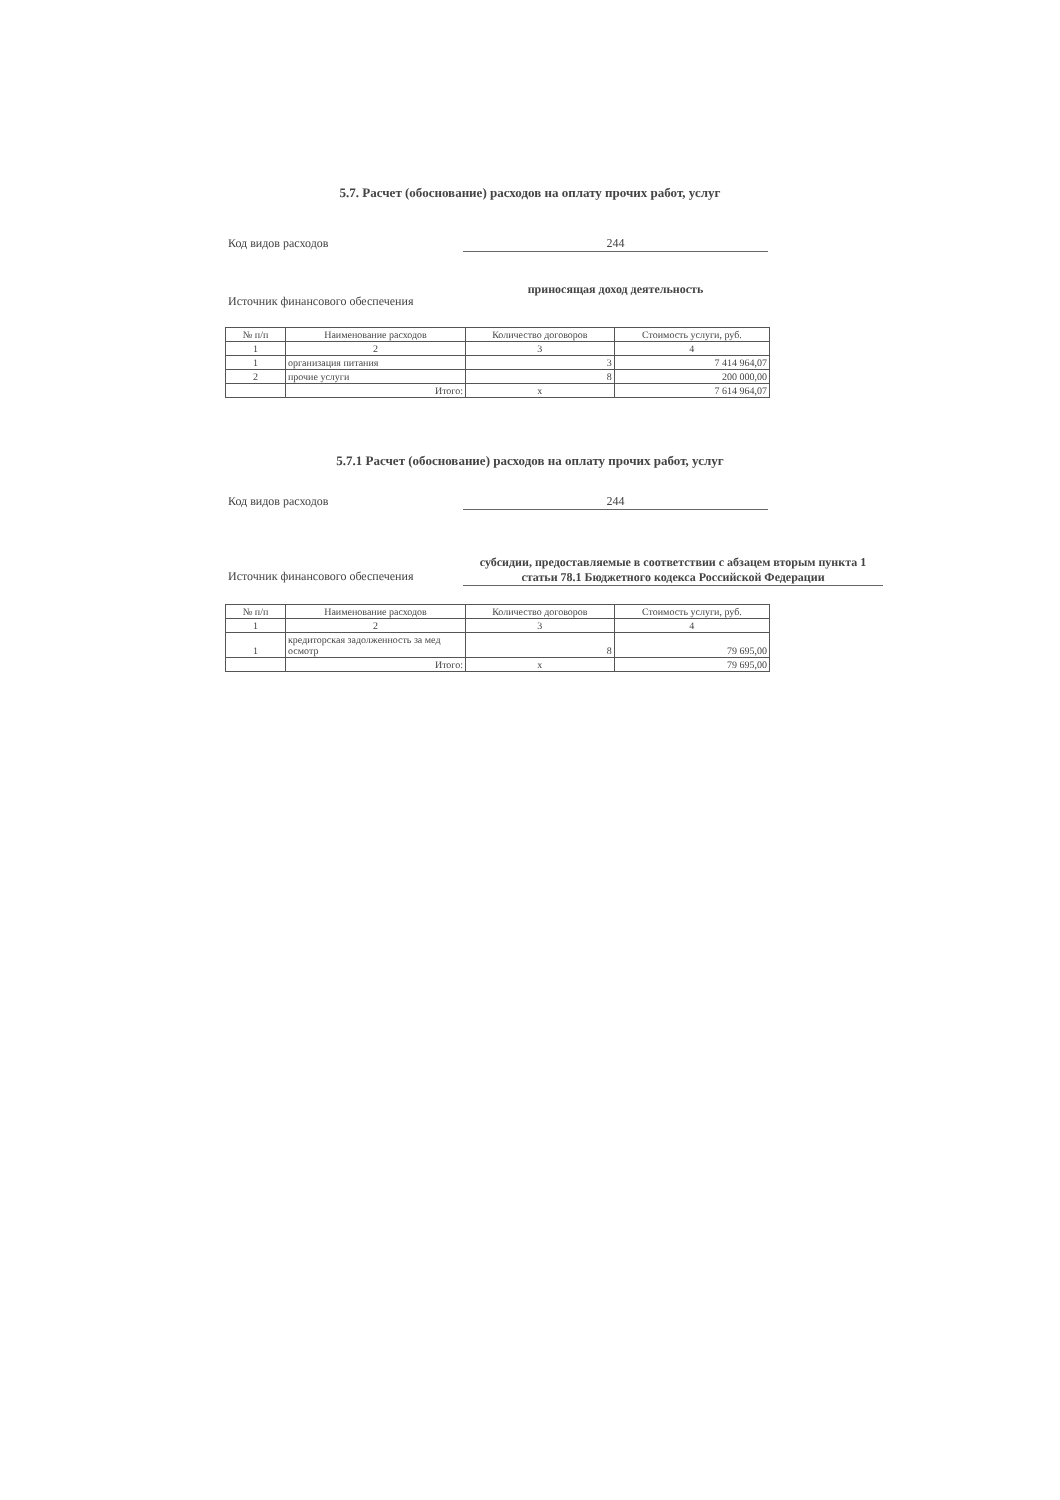5.7. Расчет (обоснование) расходов на оплату прочих работ, услуг
Код видов расходов 244
Источник финансового обеспечения
приносящая доход деятельность
| № п/п | Наименование расходов | Количество договоров | Стоимость услуги, руб. |
| --- | --- | --- | --- |
| 1 | 2 | 3 | 4 |
| 1 | организация питания | 3 | 7 414 964,07 |
| 2 | прочие услуги | 8 | 200 000,00 |
| | Итого: | х | 7 614 964,07 |
5.7.1 Расчет (обоснование) расходов на оплату прочих работ, услуг
Код видов расходов 244
Источник финансового обеспечения
субсидии, предоставляемые в соответствии с абзацем вторым пункта 1 статьи 78.1 Бюджетного кодекса Российской Федерации
| № п/п | Наименование расходов | Количество договоров | Стоимость услуги, руб. |
| --- | --- | --- | --- |
| 1 | 2 | 3 | 4 |
| 1 | кредиторская задолженность за мед осмотр | 8 | 79 695,00 |
| | Итого: | х | 79 695,00 |